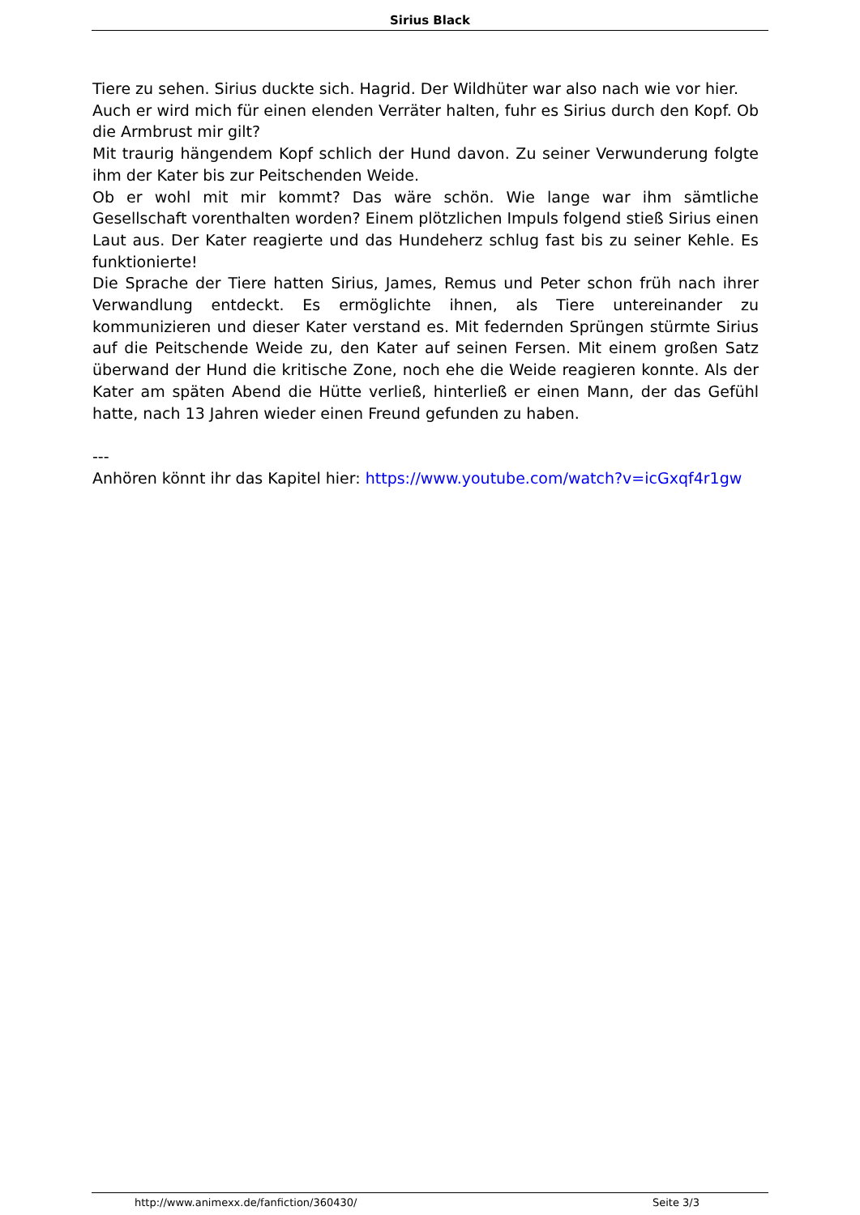Sirius Black
Tiere zu sehen. Sirius duckte sich. Hagrid. Der Wildhüter war also nach wie vor hier.
Auch er wird mich für einen elenden Verräter halten, fuhr es Sirius durch den Kopf. Ob die Armbrust mir gilt?
Mit traurig hängendem Kopf schlich der Hund davon. Zu seiner Verwunderung folgte ihm der Kater bis zur Peitschenden Weide.
Ob er wohl mit mir kommt? Das wäre schön. Wie lange war ihm sämtliche Gesellschaft vorenthalten worden? Einem plötzlichen Impuls folgend stieß Sirius einen Laut aus. Der Kater reagierte und das Hundeherz schlug fast bis zu seiner Kehle. Es funktionierte!
Die Sprache der Tiere hatten Sirius, James, Remus und Peter schon früh nach ihrer Verwandlung entdeckt. Es ermöglichte ihnen, als Tiere untereinander zu kommunizieren und dieser Kater verstand es. Mit federnden Sprüngen stürmte Sirius auf die Peitschende Weide zu, den Kater auf seinen Fersen. Mit einem großen Satz überwand der Hund die kritische Zone, noch ehe die Weide reagieren konnte. Als der Kater am späten Abend die Hütte verließ, hinterließ er einen Mann, der das Gefühl hatte, nach 13 Jahren wieder einen Freund gefunden zu haben.
---
Anhören könnt ihr das Kapitel hier: https://www.youtube.com/watch?v=icGxqf4r1gw
http://www.animexx.de/fanfiction/360430/ Seite 3/3